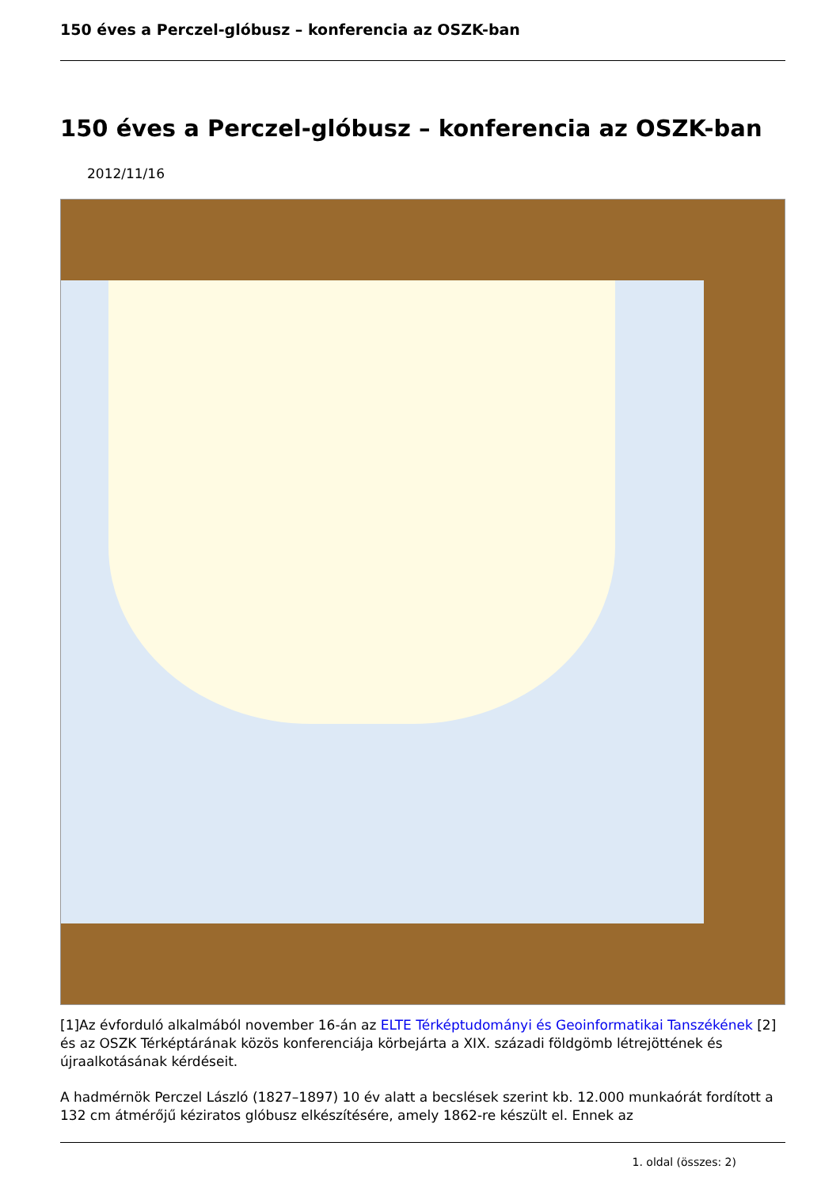150 éves a Perczel-glóbusz – konferencia az OSZK-ban
150 éves a Perczel-glóbusz – konferencia az OSZK-ban
2012/11/16
[1]Az évforduló alkalmából november 16-án az ELTE Térképtudományi és Geoinformatikai Tanszékének [2] és az OSZK Térképtárának közös konferenciája körbejárta a XIX. századi földgömb létrejöttének és újraalkotásának kérdéseit.
A hadmérnök Perczel László (1827–1897) 10 év alatt a becslések szerint kb. 12.000 munkaórát fordított a 132 cm átmérőjű kéziratos glóbusz elkészítésére, amely 1862-re készült el. Ennek az
1. oldal (összes: 2)